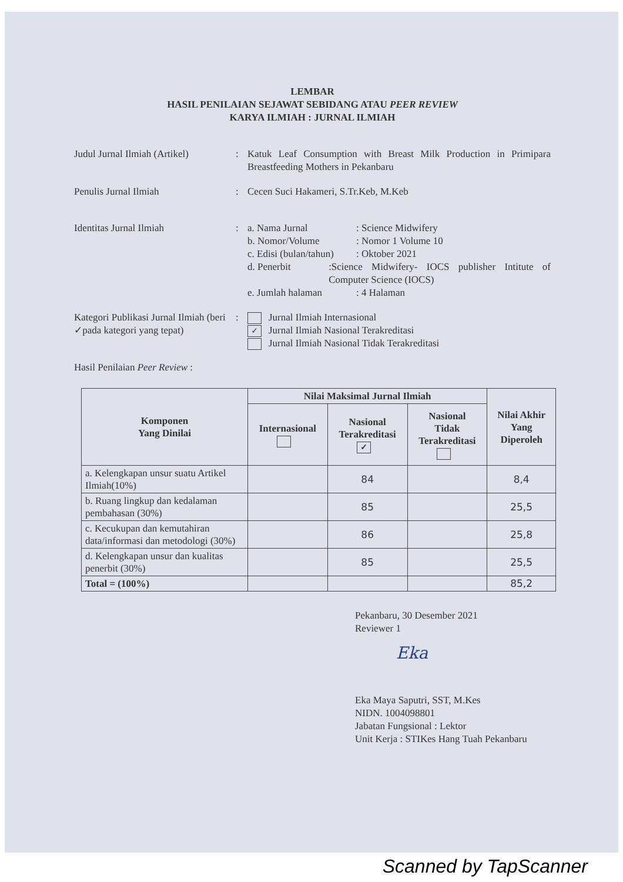LEMBAR
HASIL PENILAIAN SEJAWAT SEBIDANG ATAU PEER REVIEW
KARYA ILMIAH : JURNAL ILMIAH
Judul Jurnal Ilmiah (Artikel)
: Katuk Leaf Consumption with Breast Milk Production in Primipara Breastfeeding Mothers in Pekanbaru
Penulis Jurnal Ilmiah : Cecen Suci Hakameri, S.Tr.Keb, M.Keb
Identitas Jurnal Ilmiah : a. Nama Jurnal: Science Midwifery
b. Nomor/Volume: Nomor 1 Volume 10
c. Edisi (bulan/tahun): Oktober 2021
d. Penerbit:Science Midwifery- IOCS publisher Intitute of Computer Science (IOCS)
e. Jumlah halaman: 4 Halaman
Kategori Publikasi Jurnal Ilmiah (beri ✓pada kategori yang tepat)
: Jurnal Ilmiah Internasional
✓ Jurnal Ilmiah Nasional Terakreditasi
Jurnal Ilmiah Nasional Tidak Terakreditasi
Hasil Penilaian Peer Review :
| Komponen Yang Dinilai | Nilai Maksimal Jurnal Ilmiah | | | Nilai Akhir Yang Diperoleh |
| --- | --- | --- | --- | --- |
| | Internasional | Nasional Terakreditasi ✓ | Nasional Tidak Terakreditasi | |
| a. Kelengkapan unsur suatu Artikel Ilmiah(10%) | | 84 | | 8,4 |
| b. Ruang lingkup dan kedalaman pembahasan (30%) | | 85 | | 25,5 |
| c. Kecukupan dan kemutahiran data/informasi dan metodologi (30%) | | 86 | | 25,8 |
| d. Kelengkapan unsur dan kualitas penerbit (30%) | | 85 | | 25,5 |
| Total = (100%) | | | | 85,2 |
Pekanbaru, 30 Desember 2021
Reviewer 1
Eka
Eka Maya Saputri, SST, M.Kes
NIDN. 1004098801
Jabatan Fungsional : Lektor
Unit Kerja : STIKes Hang Tuah Pekanbaru
Scanned by TapScanner